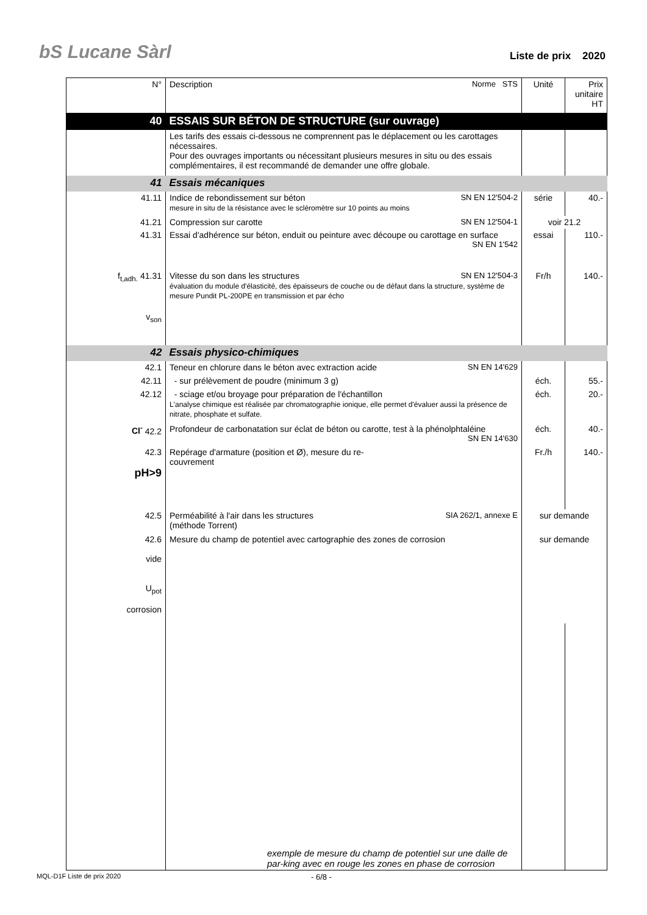bS Lucane Sàrl Liste de prix 2020
| N° | Description Norme STS | Unité | Prix unitaire HT |
| 40 | ESSAIS SUR BÉTON DE STRUCTURE (sur ouvrage) | | |
| | Les tarifs des essais ci-dessous ne comprennent pas le déplacement ou les carottages nécessaires. Pour des ouvrages importants ou nécessitant plusieurs mesures in situ ou des essais complémentaires, il est recommandé de demander une offre globale. | | |
| 41 | Essais mécaniques | | |
| 41.11 | Indice de rebondissement sur béton SN EN 12'504-2 mesure in situ de la résistance avec le scléromètre sur 10 points au moins | série | 40.- |
| 41.21 | Compression sur carotte SN EN 12'504-1 | voir 21.2 | |
| 41.31 | Essai d'adhérence sur béton, enduit ou peinture avec découpe ou carottage en surface SN EN 1'542 | essai | 110.- |
| f<sub>t,adh.</sub> 41.31 v<sub>son</sub> | Vitesse du son dans les structures SN EN 12'504-3 évaluation du module d'élasticité, des épaisseurs de couche ou de défaut dans la structure, système de mesure Pundit PL-200PE en transmission et par écho | Fr/h | 140.- |
| 42 | Essais physico-chimiques | | |
| 42.1 | Teneur en chlorure dans le béton avec extraction acide SN EN 14'629 | | |
| 42.11 | - sur prélèvement de poudre (minimum 3 g) | éch. | 55.- |
| 42.12 | - sciage et/ou broyage pour préparation de l'échantillon L'analyse chimique est réalisée par chromatographie ionique, elle permet d'évaluer aussi la présence de nitrate, phosphate et sulfate. | éch. | 20.- |
| Cl<sup>-</sup> 42.2 | Profondeur de carbonatation sur éclat de béton ou carotte, test à la phénolphtaléine SN EN 14'630 | éch. | 40.- |
| 42.3 pH>9 | Repérage d'armature (position et Ø), mesure du re- couvrement | Fr./h | 140.- |
| 42.5 | Perméabilité à l'air dans les structures SIA 262/1, annexe E (méthode Torrent) | sur demande | |
| 42.6 vide U<sub>pot</sub> corrosion | Mesure du champ de potentiel avec cartographie des zones de corrosion | sur demande | |
| | exemple de mesure du champ de potentiel sur une dalle de par-king avec en rouge les zones en phase de corrosion | | |
MQL-D1F Liste de prix 2020 - 6/8 -